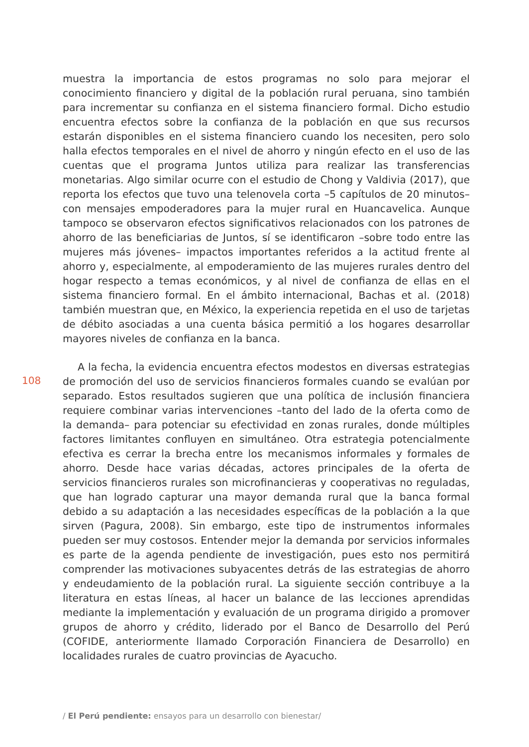muestra la importancia de estos programas no solo para mejorar el conocimiento financiero y digital de la población rural peruana, sino también para incrementar su confianza en el sistema financiero formal. Dicho estudio encuentra efectos sobre la confianza de la población en que sus recursos estarán disponibles en el sistema financiero cuando los necesiten, pero solo halla efectos temporales en el nivel de ahorro y ningún efecto en el uso de las cuentas que el programa Juntos utiliza para realizar las transferencias monetarias. Algo similar ocurre con el estudio de Chong y Valdivia (2017), que reporta los efectos que tuvo una telenovela corta –5 capítulos de 20 minutos– con mensajes empoderadores para la mujer rural en Huancavelica. Aunque tampoco se observaron efectos significativos relacionados con los patrones de ahorro de las beneficiarias de Juntos, sí se identificaron –sobre todo entre las mujeres más jóvenes– impactos importantes referidos a la actitud frente al ahorro y, especialmente, al empoderamiento de las mujeres rurales dentro del hogar respecto a temas económicos, y al nivel de confianza de ellas en el sistema financiero formal. En el ámbito internacional, Bachas et al. (2018) también muestran que, en México, la experiencia repetida en el uso de tarjetas de débito asociadas a una cuenta básica permitió a los hogares desarrollar mayores niveles de confianza en la banca.
A la fecha, la evidencia encuentra efectos modestos en diversas estrategias de promoción del uso de servicios financieros formales cuando se evalúan por separado. Estos resultados sugieren que una política de inclusión financiera requiere combinar varias intervenciones –tanto del lado de la oferta como de la demanda– para potenciar su efectividad en zonas rurales, donde múltiples factores limitantes confluyen en simultáneo. Otra estrategia potencialmente efectiva es cerrar la brecha entre los mecanismos informales y formales de ahorro. Desde hace varias décadas, actores principales de la oferta de servicios financieros rurales son microfinancieras y cooperativas no reguladas, que han logrado capturar una mayor demanda rural que la banca formal debido a su adaptación a las necesidades específicas de la población a la que sirven (Pagura, 2008). Sin embargo, este tipo de instrumentos informales pueden ser muy costosos. Entender mejor la demanda por servicios informales es parte de la agenda pendiente de investigación, pues esto nos permitirá comprender las motivaciones subyacentes detrás de las estrategias de ahorro y endeudamiento de la población rural. La siguiente sección contribuye a la literatura en estas líneas, al hacer un balance de las lecciones aprendidas mediante la implementación y evaluación de un programa dirigido a promover grupos de ahorro y crédito, liderado por el Banco de Desarrollo del Perú (COFIDE, anteriormente llamado Corporación Financiera de Desarrollo) en localidades rurales de cuatro provincias de Ayacucho.
108
/ El Perú pendiente: ensayos para un desarrollo con bienestar/